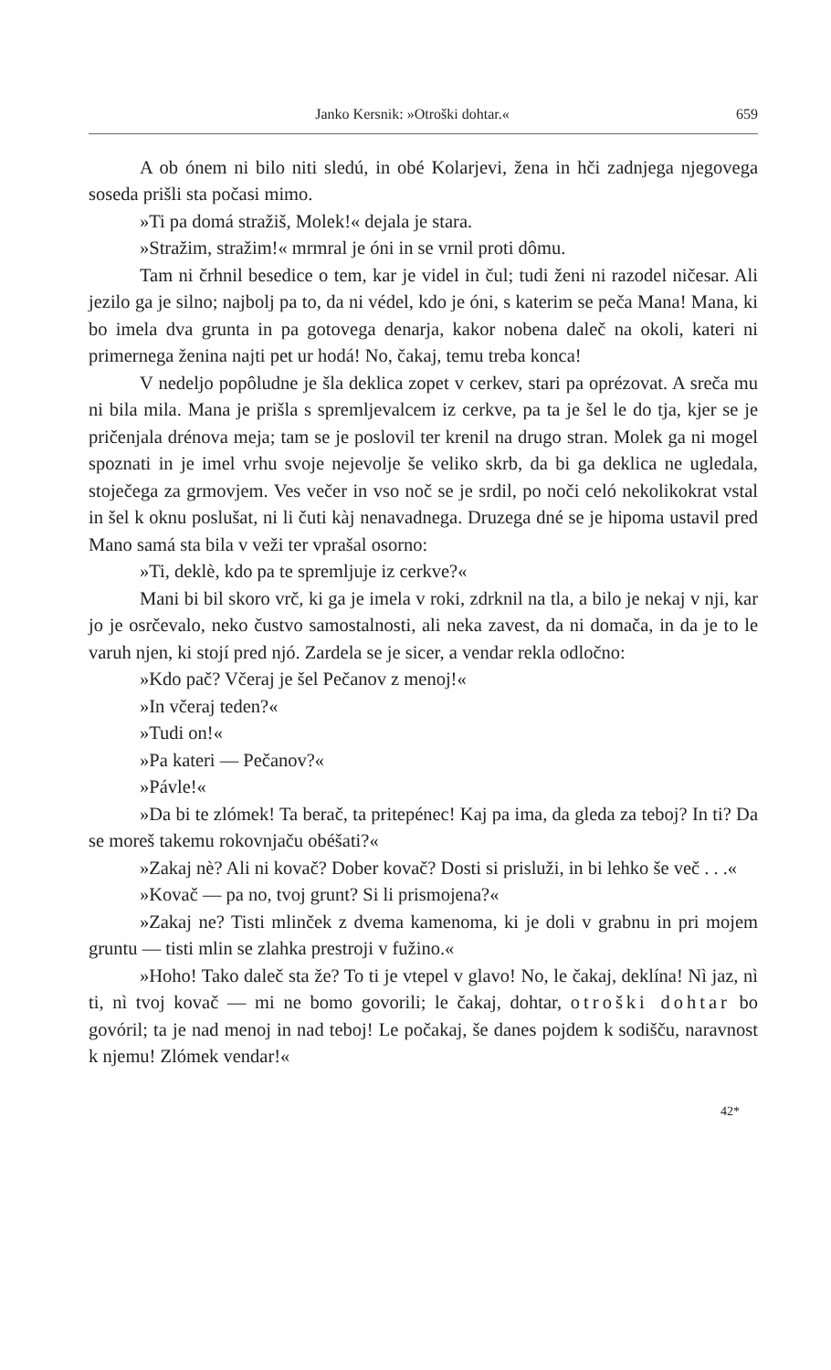Janko Kersnik: »Otroški dohtar.« 659
A ob ónem ni bilo niti sledú, in obé Kolarjevi, žena in hči zadnjega njegovega soseda prišli sta počasi mimo.
»Ti pa domá stražiš, Molek!« dejala je stara.
»Stražim, stražim!« mrmral je óni in se vrnil proti dômu.
Tam ni črhnil besedice o tem, kar je videl in čul; tudi ženi ni razodel ničesar. Ali jezilo ga je silno; najbolj pa to, da ni védel, kdo je óni, s katerim se peča Mana! Mana, ki bo imela dva grunta in pa gotovega denarja, kakor nobena daleč na okoli, kateri ni primernega ženina najti pet ur hodá! No, čakaj, temu treba konca!
V nedeljo popôludne je šla deklica zopet v cerkev, stari pa oprézovat. A sreča mu ni bila mila. Mana je prišla s spremljevalcem iz cerkve, pa ta je šel le do tja, kjer se je pričenjala drénova meja; tam se je poslovil ter krenil na drugo stran. Molek ga ni mogel spoznati in je imel vrhu svoje nejevolje še veliko skrb, da bi ga deklica ne ugledala, stoječega za grmovjem. Ves večer in vso noč se je srdil, po noči celó nekolikokrat vstal in šel k oknu poslušat, ni li čuti kàj nenavadnega. Druzega dné se je hipoma ustavil pred Mano samá sta bila v veži ter vprašal osorno:
»Ti, deklè, kdo pa te spremljuje iz cerkve?«
Mani bi bil skoro vrč, ki ga je imela v roki, zdrknil na tla, a bilo je nekaj v nji, kar jo je osrčevalo, neko čustvo samostalnosti, ali neka zavest, da ni domača, in da je to le varuh njen, ki stojí pred njó. Zardela se je sicer, a vendar rekla odločno:
»Kdo pač? Včeraj je šel Pečanov z menoj!«
»In včeraj teden?«
»Tudi on!«
»Pa kateri — Pečanov?«
»Pávle!«
»Da bi te zlómek! Ta berač, ta pritepénec! Kaj pa ima, da gleda za teboj? In ti? Da se moreš takemu rokovnjaču obéšati?«
»Zakaj nè? Ali ni kovač? Dober kovač? Dosti si prisluži, in bi lehko še več . . .«
»Kovač — pa no, tvoj grunt? Si li prismojena?«
»Zakaj ne? Tisti mlinček z dvema kamenoma, ki je doli v grabnu in pri mojem gruntu — tisti mlin se zlahka prestroji v fužino.«
»Hoho! Tako daleč sta že? To ti je vtepel v glavo! No, le čakaj, deklína! Nì jaz, nì ti, nì tvoj kovač — mi ne bomo govorili; le čakaj, dohtar, otroški dohtar bo govóril; ta je nad menoj in nad teboj! Le počakaj, še danes pojdem k sodišču, naravnost k njemu! Zlómek vendar!«
42*